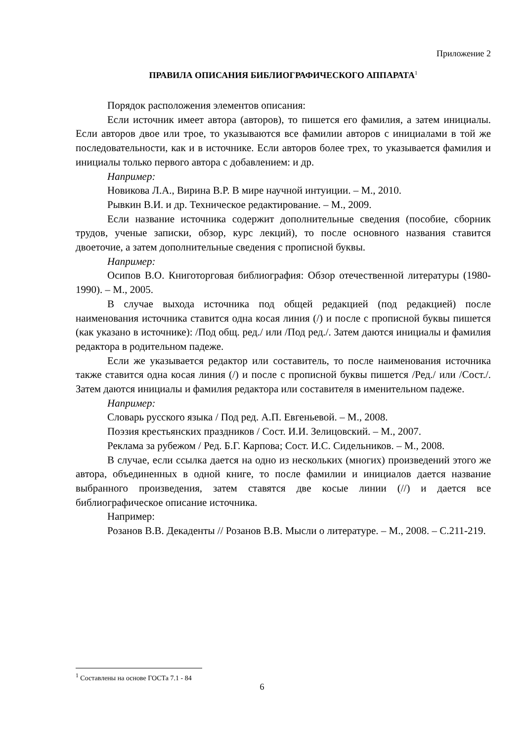Приложение 2
ПРАВИЛА ОПИСАНИЯ БИБЛИОГРАФИЧЕСКОГО АППАРАТА<sup>1</sup>
Порядок расположения элементов описания:
Если источник имеет автора (авторов), то пишется его фамилия, а затем инициалы. Если авторов двое или трое, то указываются все фамилии авторов с инициалами в той же последовательности, как и в источнике. Если авторов более трех, то указывается фамилия и инициалы только первого автора с добавлением: и др.
Например:
Новикова Л.А., Вирина В.Р. В мире научной интуиции. – М., 2010.
Рывкин В.И. и др. Техническое редактирование. – М., 2009.
Если название источника содержит дополнительные сведения (пособие, сборник трудов, ученые записки, обзор, курс лекций), то после основного названия ставится двоеточие, а затем дополнительные сведения с прописной буквы.
Например:
Осипов В.О. Книготорговая библиография: Обзор отечественной литературы (1980-1990). – М., 2005.
В случае выхода источника под общей редакцией (под редакцией) после наименования источника ставится одна косая линия (/) и после с прописной буквы пишется (как указано в источнике): /Под общ. ред./ или /Под ред./. Затем даются инициалы и фамилия редактора в родительном падеже.
Если же указывается редактор или составитель, то после наименования источника также ставится одна косая линия (/) и после с прописной буквы пишется /Ред./ или /Сост./. Затем даются инициалы и фамилия редактора или составителя в именительном падеже.
Например:
Словарь русского языка / Под ред. А.П. Евгеньевой. – М., 2008.
Поэзия крестьянских праздников / Сост. И.И. Зелицовский. – М., 2007.
Реклама за рубежом / Ред. Б.Г. Карпова; Сост. И.С. Сидельников. – М., 2008.
В случае, если ссылка дается на одно из нескольких (многих) произведений этого же автора, объединенных в одной книге, то после фамилии и инициалов дается название выбранного произведения, затем ставятся две косые линии (//) и дается все библиографическое описание источника.
Например:
Розанов В.В. Декаденты // Розанов В.В. Мысли о литературе. – М., 2008. – С.211-219.
<sup>1</sup> Составлены на основе ГОСТа 7.1 - 84
6